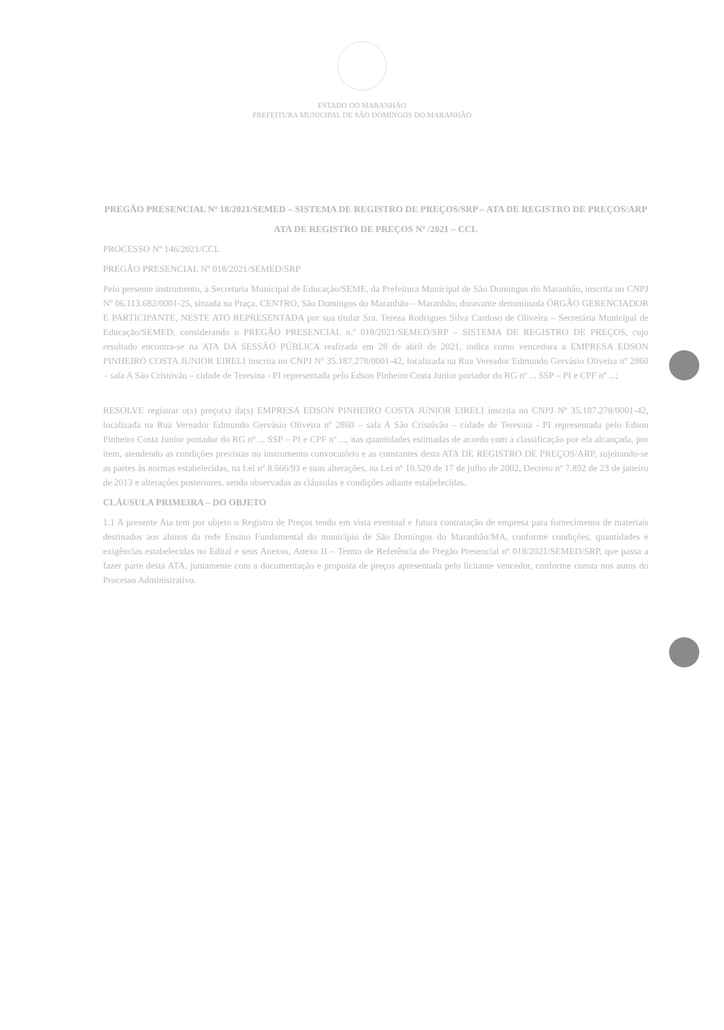ESTADO DO MARANHÃO
PREFEITURA MUNICIPAL DE SÃO DOMINGOS DO MARANHÃO
PREGÃO PRESENCIAL Nº 18/2021/SEMED – SISTEMA DE REGISTRO DE PREÇOS/SRP – ATA DE REGISTRO DE PREÇOS/ARP
ATA DE REGISTRO DE PREÇOS Nº /2021 – CCL
PROCESSO Nº 146/2021/CCL
PREGÃO PRESENCIAL Nº 018/2021/SEMED/SRP
Pelo presente instrumento, a Secretaria Municipal de Educação/SEME, da Prefeitura Municipal de São Domingos do Maranhão, inscrita no CNPJ Nº 06.113.682/0001-25, situada na Praça, CENTRO, São Domingos do Maranhão – Maranhão, doravante denominada ÓRGÃO GERENCIADOR E PARTICIPANTE, NESTE ATO REPRESENTADA por sua titular Sra. Tereza Rodrigues Silva Cardoso de Oliveira – Secretária Municipal de Educação/SEMED, considerando o PREGÃO PRESENCIAL n.º 018/2021/SEMED/SRP – SISTEMA DE REGISTRO DE PREÇOS, cujo resultado encontra-se na ATA DA SESSÃO PÚBLICA realizada em 28 de abril de 2021, indica como vencedora a EMPRESA EDSON PINHEIRO COSTA JUNIOR EIRELI inscrita no CNPJ Nº 35.187.278/0001-42, localizada na Rua Vereador Edmundo Gervásio Oliveira nº 2860 – sala A São Cristóvão – cidade de Teresina - PI representada pelo Edson Pinheiro Costa Junior portador do RG nº ... SSP – PI e CPF nº ...;
RESOLVE registrar o(s) preço(s) da(s) EMPRESA EDSON PINHEIRO COSTA JUNIOR EIRELI inscrita no CNPJ Nº 35.187.278/0001-42, localizada na Rua Vereador Edmundo Gervásio Oliveira nº 2860 – sala A São Cristóvão – cidade de Teresina - PI representada pelo Edson Pinheiro Costa Junior portador do RG nº ... SSP – PI e CPF nº ..., nas quantidades estimadas de acordo com a classificação por ela alcançada, por item, atendendo as condições previstas no instrumento convocatório e as constantes desta ATA DE REGISTRO DE PREÇOS/ARP, sujeitando-se as partes às normas estabelecidas, na Lei nº 8.666/93 e suas alterações, na Lei nº 10.520 de 17 de julho de 2002, Decreto nº 7.892 de 23 de janeiro de 2013 e alterações posteriores, sendo observadas as cláusulas e condições adiante estabelecidas.
CLÁUSULA PRIMEIRA – DO OBJETO
1.1 A presente Ata tem por objeto o Registro de Preços tendo em vista eventual e futura contratação de empresa para fornecimento de materiais destinados aos alunos da rede Ensino Fundamental do município de São Domingos do Maranhão/MA, conforme condições, quantidades e exigências estabelecidas no Edital e seus Anexos, Anexo II – Termo de Referência do Pregão Presencial nº 018/2021/SEMED/SRP, que passa a fazer parte desta ATA, juntamente com a documentação e proposta de preços apresentada pelo licitante vencedor, conforme consta nos autos do Processo Administrativo.